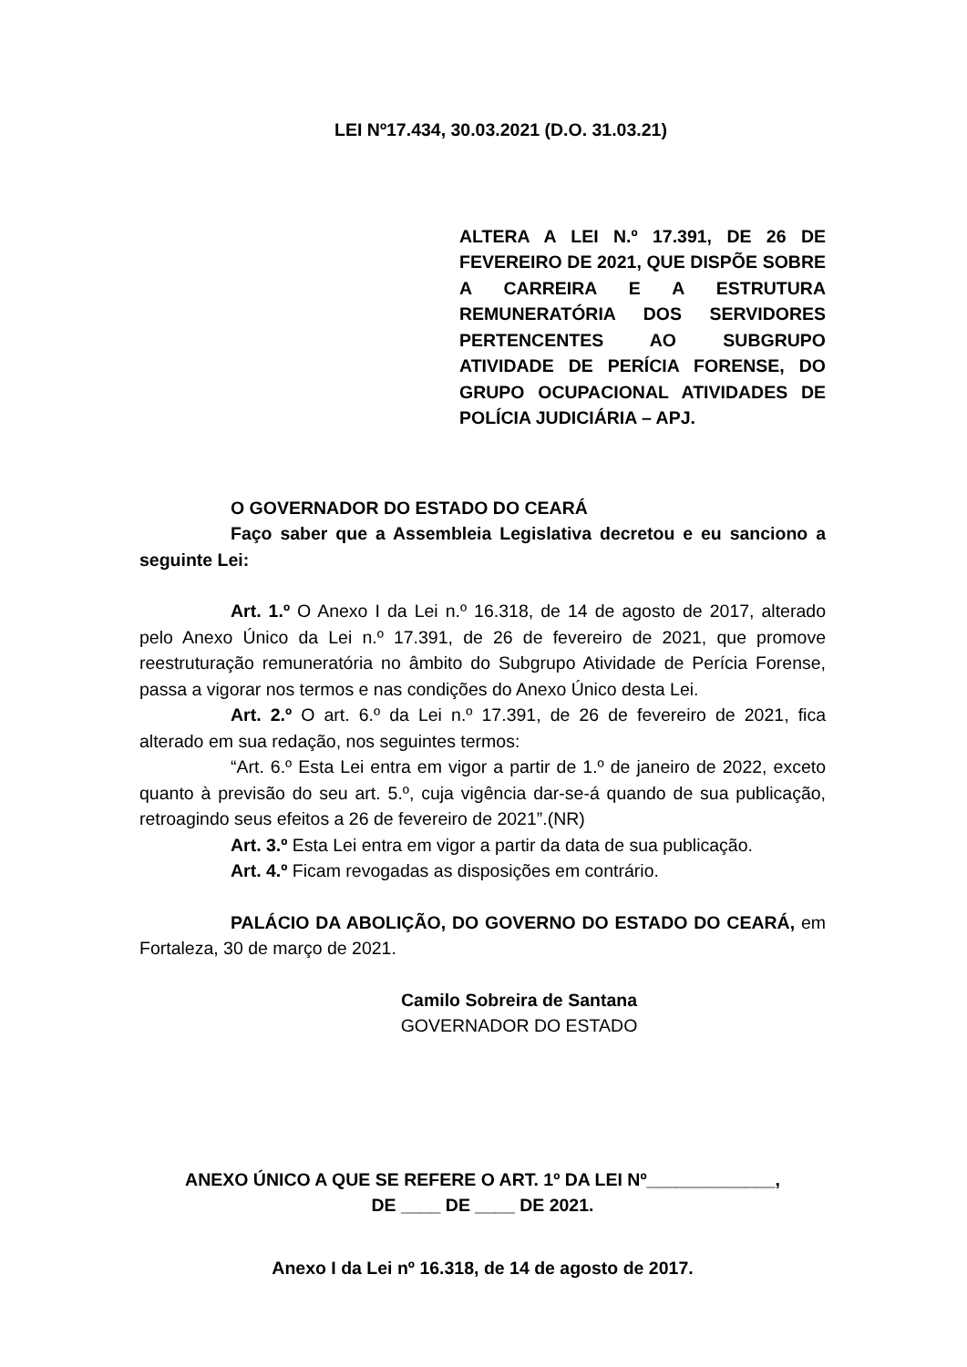LEI Nº17.434, 30.03.2021 (D.O. 31.03.21)
ALTERA A LEI N.º 17.391, DE 26 DE FEVEREIRO DE 2021, QUE DISPÕE SOBRE A CARREIRA E A ESTRUTURA REMUNERATÓRIA DOS SERVIDORES PERTENCENTES AO SUBGRUPO ATIVIDADE DE PERÍCIA FORENSE, DO GRUPO OCUPACIONAL ATIVIDADES DE POLÍCIA JUDICIÁRIA – APJ.
O GOVERNADOR DO ESTADO DO CEARÁ
Faço saber que a Assembleia Legislativa decretou e eu sanciono a seguinte Lei:
Art. 1.º O Anexo I da Lei n.º 16.318, de 14 de agosto de 2017, alterado pelo Anexo Único da Lei n.º 17.391, de 26 de fevereiro de 2021, que promove reestruturação remuneratória no âmbito do Subgrupo Atividade de Perícia Forense, passa a vigorar nos termos e nas condições do Anexo Único desta Lei.
Art. 2.º O art. 6.º da Lei n.º 17.391, de 26 de fevereiro de 2021, fica alterado em sua redação, nos seguintes termos:
“Art. 6.º Esta Lei entra em vigor a partir de 1.º de janeiro de 2022, exceto quanto à previsão do seu art. 5.º, cuja vigência dar-se-á quando de sua publicação, retroagindo seus efeitos a 26 de fevereiro de 2021”.(NR)
Art. 3.º Esta Lei entra em vigor a partir da data de sua publicação.
Art. 4.º Ficam revogadas as disposições em contrário.
PALÁCIO DA ABOLIÇÃO, DO GOVERNO DO ESTADO DO CEARÁ, em Fortaleza, 30 de março de 2021.
Camilo Sobreira de Santana
GOVERNADOR DO ESTADO
ANEXO ÚNICO A QUE SE REFERE O ART. 1º DA LEI Nº_____________,
DE ____ DE ____ DE 2021.
Anexo I da Lei nº 16.318, de 14 de agosto de 2017.